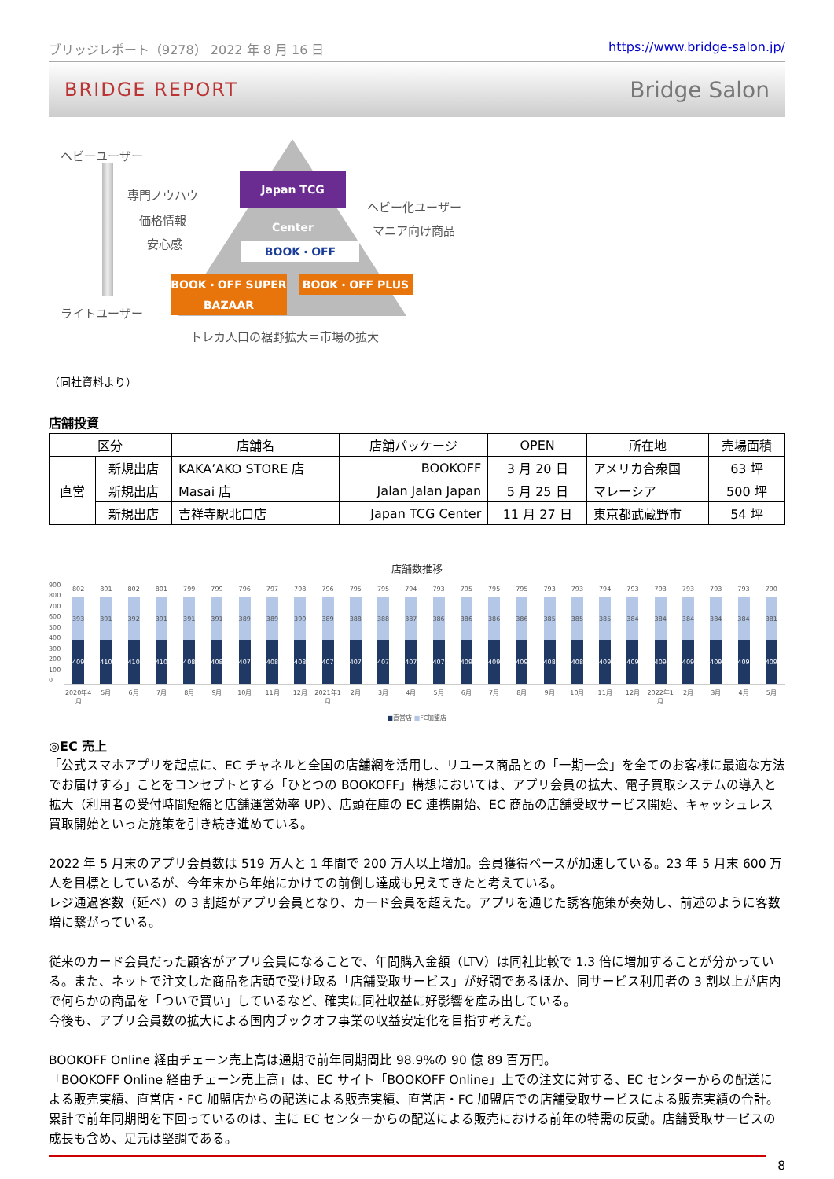ブリッジレポート（9278） 2022 年 8 月 16 日 https://www.bridge-salon.jp/
BRIDGE REPORT Bridge Salon
ヘビーユーザー
専門ノウハウ
価格情報
安心感
Japan TCG Center
ヘビー化ユーザー
マニア向け商品
BOOK・OFF
BOOK・OFF SUPER BAZAAR
BOOK・OFF PLUS
ライトユーザー
トレカ人口の裾野拡大＝市場の拡大
（同社資料より）
店舗投資
| 区分 | | 店舗名 | 店舗パッケージ | OPEN | 所在地 | 売場面積 |
| --- | --- | --- | --- | --- | --- | --- |
| 直営 | 新規出店 | KAKA’AKO STORE 店 | BOOKOFF | 3 月 20 日 | アメリカ合衆国 | 63 坪 |
| | 新規出店 | Masai 店 | Jalan Jalan Japan | 5 月 25 日 | マレーシア | 500 坪 |
| | 新規出店 | 吉祥寺駅北口店 | Japan TCG Center | 11 月 27 日 | 東京都武蔵野市 | 54 坪 |
店舗数推移
900
800
700
600
500
400
300
200
100
0
802
393
409
801
391
410
802
392
410
801
391
410
799
391
408
799
391
408
796
389
407
797
389
408
798
390
408
796
389
407
795
388
407
795
388
407
794
387
407
793
386
407
795
386
409
795
386
409
795
386
409
793
385
408
793
385
408
794
385
409
793
384
409
793
384
409
793
384
409
793
384
409
793
384
409
790
381
409
2020年4月 5月 6月 7月 8月 9月 10月 11月 12月 2021年1月 2月 3月 4月 5月 6月 7月 8月 9月 10月 11月 12月 2022年1月 2月 3月 4月 5月
■直営店 ■FC加盟店
◎EC 売上
「公式スマホアプリを起点に、EC チャネルと全国の店舗網を活用し、リユース商品との「一期一会」を全てのお客様に最適な方法でお届けする」ことをコンセプトとする「ひとつの BOOKOFF」構想においては、アプリ会員の拡大、電子買取システムの導入と拡大（利用者の受付時間短縮と店舗運営効率 UP）、店頭在庫の EC 連携開始、EC 商品の店舗受取サービス開始、キャッシュレス買取開始といった施策を引き続き進めている。
2022 年 5 月末のアプリ会員数は 519 万人と 1 年間で 200 万人以上増加。会員獲得ペースが加速している。23 年 5 月末 600 万人を目標としているが、今年末から年始にかけての前倒し達成も見えてきたと考えている。
レジ通過客数（延べ）の 3 割超がアプリ会員となり、カード会員を超えた。アプリを通じた誘客施策が奏効し、前述のように客数増に繋がっている。
従来のカード会員だった顧客がアプリ会員になることで、年間購入金額（LTV）は同社比較で 1.3 倍に増加することが分かっている。また、ネットで注文した商品を店頭で受け取る「店舗受取サービス」が好調であるほか、同サービス利用者の 3 割以上が店内で何らかの商品を「ついで買い」しているなど、確実に同社収益に好影響を産み出している。
今後も、アプリ会員数の拡大による国内ブックオフ事業の収益安定化を目指す考えだ。
BOOKOFF Online 経由チェーン売上高は通期で前年同期間比 98.9%の 90 億 89 百万円。
「BOOKOFF Online 経由チェーン売上高」は、EC サイト「BOOKOFF Online」上での注文に対する、EC センターからの配送による販売実績、直営店・FC 加盟店からの配送による販売実績、直営店・FC 加盟店での店舗受取サービスによる販売実績の合計。
累計で前年同期間を下回っているのは、主に EC センターからの配送による販売における前年の特需の反動。店舗受取サービスの成長も含め、足元は堅調である。
8